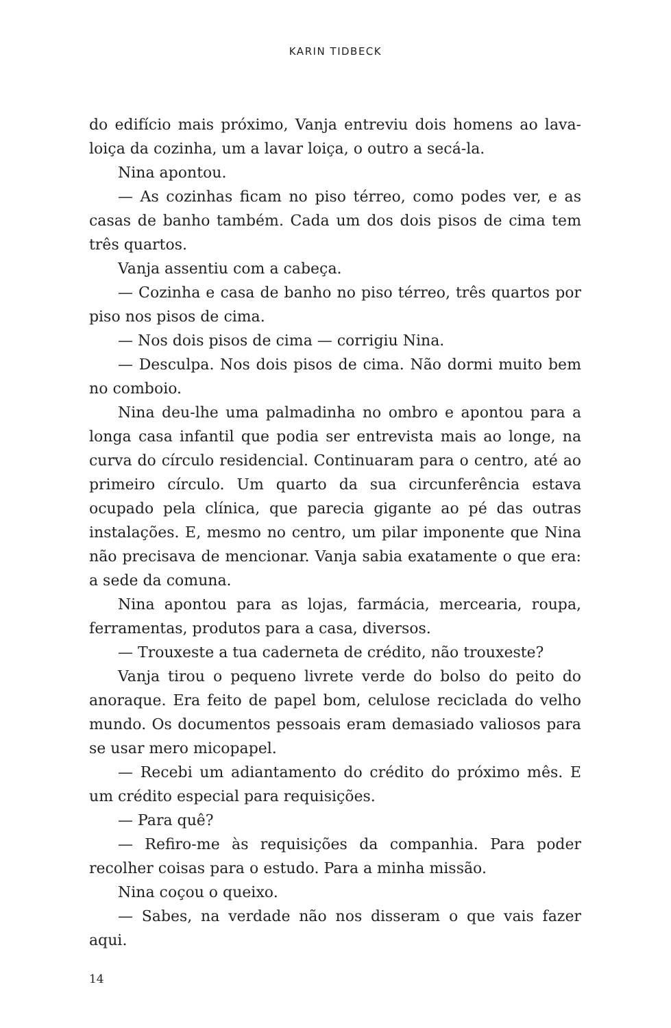KARIN TIDBECK
do edifício mais próximo, Vanja entreviu dois homens ao lava­-loiça da cozinha, um a lavar loiça, o outro a secá-la.
Nina apontou.
— As cozinhas ficam no piso térreo, como podes ver, e as casas de banho também. Cada um dos dois pisos de cima tem três quartos.
Vanja assentiu com a cabeça.
— Cozinha e casa de banho no piso térreo, três quartos por piso nos pisos de cima.
— Nos dois pisos de cima — corrigiu Nina.
— Desculpa. Nos dois pisos de cima. Não dormi muito bem no comboio.
Nina deu-lhe uma palmadinha no ombro e apontou para a longa casa infantil que podia ser entrevista mais ao longe, na curva do círculo residencial. Continuaram para o centro, até ao primeiro círculo. Um quarto da sua circunferência estava ocupado pela clínica, que parecia gigante ao pé das outras instalações. E, mesmo no centro, um pilar imponente que Nina não precisava de mencionar. Vanja sabia exatamente o que era: a sede da comuna.
Nina apontou para as lojas, farmácia, mercearia, roupa, ferramentas, produtos para a casa, diversos.
— Trouxeste a tua caderneta de crédito, não trouxeste?
Vanja tirou o pequeno livrete verde do bolso do peito do anoraque. Era feito de papel bom, celulose reciclada do velho mundo. Os documentos pessoais eram demasiado valiosos para se usar mero micopapel.
— Recebi um adiantamento do crédito do próximo mês. E um crédito especial para requisições.
— Para quê?
— Refiro-me às requisições da companhia. Para poder recolher coisas para o estudo. Para a minha missão.
Nina coçou o queixo.
— Sabes, na verdade não nos disseram o que vais fazer aqui.
14